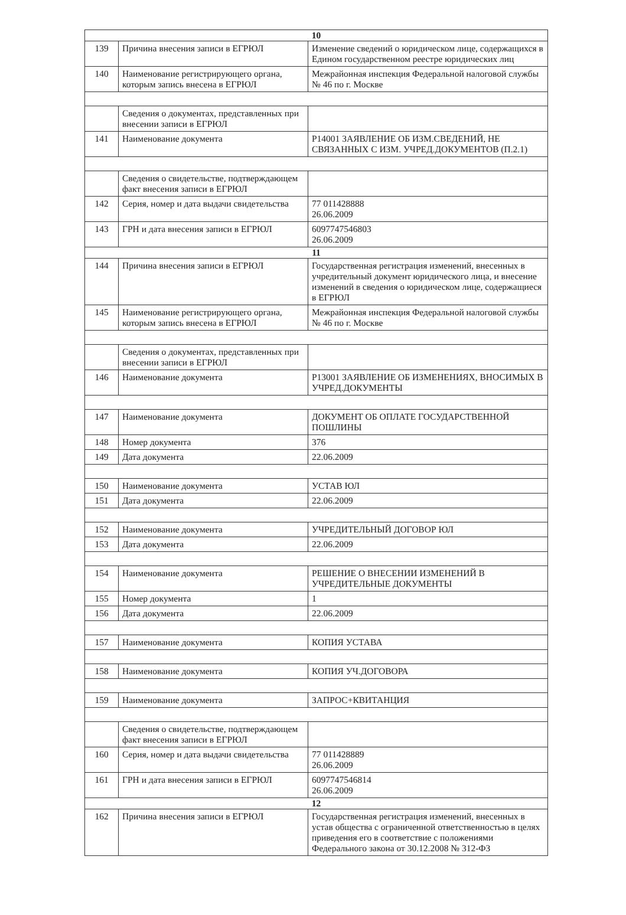| 10 | | |
| 139 | Причина внесения записи в ЕГРЮЛ | Изменение сведений о юридическом лице, содержащихся в Едином государственном реестре юридических лиц |
| 140 | Наименование регистрирующего органа, которым запись внесена в ЕГРЮЛ | Межрайонная инспекция Федеральной налоговой службы № 46 по г. Москве |
| | Сведения о документах, представленных при внесении записи в ЕГРЮЛ | |
| 141 | Наименование документа | Р14001 ЗАЯВЛЕНИЕ ОБ ИЗМ.СВЕДЕНИЙ, НЕ СВЯЗАННЫХ С ИЗМ. УЧРЕД.ДОКУМЕНТОВ (П.2.1) |
| | Сведения о свидетельстве, подтверждающем факт внесения записи в ЕГРЮЛ | |
| 142 | Серия, номер и дата выдачи свидетельства | 77 011428888 26.06.2009 |
| 143 | ГРН и дата внесения записи в ЕГРЮЛ | 6097747546803 26.06.2009 |
| 11 | | |
| 144 | Причина внесения записи в ЕГРЮЛ | Государственная регистрация изменений, внесенных в учредительный документ юридического лица, и внесение изменений в сведения о юридическом лице, содержащиеся в ЕГРЮЛ |
| 145 | Наименование регистрирующего органа, которым запись внесена в ЕГРЮЛ | Межрайонная инспекция Федеральной налоговой службы № 46 по г. Москве |
| | Сведения о документах, представленных при внесении записи в ЕГРЮЛ | |
| 146 | Наименование документа | Р13001 ЗАЯВЛЕНИЕ ОБ ИЗМЕНЕНИЯХ, ВНОСИМЫХ В УЧРЕД.ДОКУМЕНТЫ |
| 147 | Наименование документа | ДОКУМЕНТ ОБ ОПЛАТЕ ГОСУДАРСТВЕННОЙ ПОШЛИНЫ |
| 148 | Номер документа | 376 |
| 149 | Дата документа | 22.06.2009 |
| 150 | Наименование документа | УСТАВ ЮЛ |
| 151 | Дата документа | 22.06.2009 |
| 152 | Наименование документа | УЧРЕДИТЕЛЬНЫЙ ДОГОВОР ЮЛ |
| 153 | Дата документа | 22.06.2009 |
| 154 | Наименование документа | РЕШЕНИЕ О ВНЕСЕНИИ ИЗМЕНЕНИЙ В УЧРЕДИТЕЛЬНЫЕ ДОКУМЕНТЫ |
| 155 | Номер документа | 1 |
| 156 | Дата документа | 22.06.2009 |
| 157 | Наименование документа | КОПИЯ УСТАВА |
| 158 | Наименование документа | КОПИЯ УЧ.ДОГОВОРА |
| 159 | Наименование документа | ЗАПРОС+КВИТАНЦИЯ |
| | Сведения о свидетельстве, подтверждающем факт внесения записи в ЕГРЮЛ | |
| 160 | Серия, номер и дата выдачи свидетельства | 77 011428889 26.06.2009 |
| 161 | ГРН и дата внесения записи в ЕГРЮЛ | 6097747546814 26.06.2009 |
| 12 | | |
| 162 | Причина внесения записи в ЕГРЮЛ | Государственная регистрация изменений, внесенных в устав общества с ограниченной ответственностью в целях приведения его в соответствие с положениями Федерального закона от 30.12.2008 № 312-ФЗ |